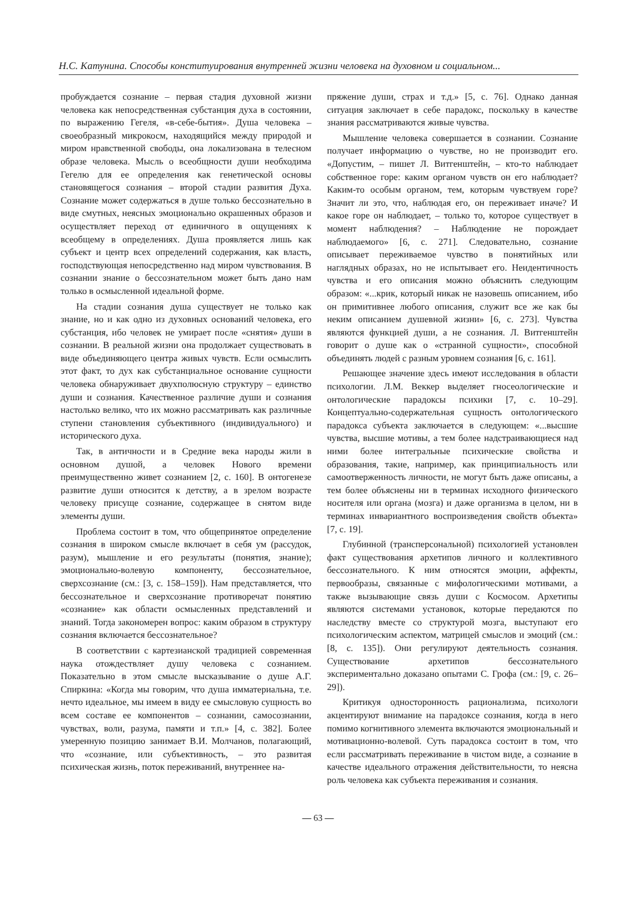Н.С. Катунина. Способы конституирования внутренней жизни человека на духовном и социальном...
пробуждается сознание – первая стадия духовной жизни человека как непосредственная субстанция духа в состоянии, по выражению Гегеля, «в-себе-бытия». Душа человека – своеобразный микрокосм, находящийся между природой и миром нравственной свободы, она локализована в телесном образе человека. Мысль о всеобщности души необходима Гегелю для ее определения как генетической основы становящегося сознания – второй стадии развития Духа. Сознание может содержаться в душе только бессознательно в виде смутных, неясных эмоционально окрашенных образов и осуществляет переход от единичного в ощущениях к всеобщему в определениях. Душа проявляется лишь как субъект и центр всех определений содержания, как власть, господствующая непосредственно над миром чувствования. В сознании знание о бессознательном может быть дано нам только в осмысленной идеальной форме.
На стадии сознания душа существует не только как знание, но и как одно из духовных оснований человека, его субстанция, ибо человек не умирает после «снятия» души в сознании. В реальной жизни она продолжает существовать в виде объединяющего центра живых чувств. Если осмыслить этот факт, то дух как субстанциальное основание сущности человека обнаруживает двухполюсную структуру – единство души и сознания. Качественное различие души и сознания настолько велико, что их можно рассматривать как различные ступени становления субъективного (индивидуального) и исторического духа.
Так, в античности и в Средние века народы жили в основном душой, а человек Нового времени преимущественно живет сознанием [2, с. 160]. В онтогенезе развитие души относится к детству, а в зрелом возрасте человеку присуще сознание, содержащее в снятом виде элементы души.
Проблема состоит в том, что общепринятое определение сознания в широком смысле включает в себя ум (рассудок, разум), мышление и его результаты (понятия, знание); эмоционально-волевую компоненту, бессознательное, сверхсознание (см.: [3, с. 158–159]). Нам представляется, что бессознательное и сверхсознание противоречат понятию «сознание» как области осмысленных представлений и знаний. Тогда закономерен вопрос: каким образом в структуру сознания включается бессознательное?
В соответствии с картезианской традицией современная наука отождествляет душу человека с сознанием. Показательно в этом смысле высказывание о душе А.Г. Спиркина: «Когда мы говорим, что душа имматериальна, т.е. нечто идеальное, мы имеем в виду ее смысловую сущность во всем составе ее компонентов – сознании, самосознании, чувствах, воли, разума, памяти и т.п.» [4, с. 382]. Более умеренную позицию занимает В.И. Молчанов, полагающий, что «сознание, или субъективность, – это развитая психическая жизнь, поток переживаний, внутреннее на-
пряжение души, страх и т.д.» [5, с. 76]. Однако данная ситуация заключает в себе парадокс, поскольку в качестве знания рассматриваются живые чувства.
Мышление человека совершается в сознании. Сознание получает информацию о чувстве, но не производит его. «Допустим, – пишет Л. Витгенштейн, – кто-то наблюдает собственное горе: каким органом чувств он его наблюдает? Каким-то особым органом, тем, которым чувствуем горе? Значит ли это, что, наблюдая его, он переживает иначе? И какое горе он наблюдает, – только то, которое существует в момент наблюдения? – Наблюдение не порождает наблюдаемого» [6, с. 271]. Следовательно, сознание описывает переживаемое чувство в понятийных или наглядных образах, но не испытывает его. Неидентичность чувства и его описания можно объяснить следующим образом: «...крик, который никак не назовешь описанием, ибо он примитивнее любого описания, служит все же как бы неким описанием душевной жизни» [6, с. 273]. Чувства являются функцией души, а не сознания. Л. Витгенштейн говорит о душе как о «странной сущности», способной объединять людей с разным уровнем сознания [6, с. 161].
Решающее значение здесь имеют исследования в области психологии. Л.М. Веккер выделяет гносеологические и онтологические парадоксы психики [7, с. 10–29]. Концептуально-содержательная сущность онтологического парадокса субъекта заключается в следующем: «...высшие чувства, высшие мотивы, а тем более надстраивающиеся над ними более интегральные психические свойства и образования, такие, например, как принципиальность или самоотверженность личности, не могут быть даже описаны, а тем более объяснены ни в терминах исходного физического носителя или органа (мозга) и даже организма в целом, ни в терминах инвариантного воспроизведения свойств объекта» [7, с. 19].
Глубинной (трансперсональной) психологией установлен факт существования архетипов личного и коллективного бессознательного. К ним относятся эмоции, аффекты, первообразы, связанные с мифологическими мотивами, а также вызывающие связь души с Космосом. Архетипы являются системами установок, которые передаются по наследству вместе со структурой мозга, выступают его психологическим аспектом, матрицей смыслов и эмоций (см.: [8, с. 135]). Они регулируют деятельность сознания. Существование архетипов бессознательного экспериментально доказано опытами С. Грофа (см.: [9, с. 26–29]).
Критикуя односторонность рационализма, психологи акцентируют внимание на парадоксе сознания, когда в него помимо когнитивного элемента включаются эмоциональный и мотивационно-волевой. Суть парадокса состоит в том, что если рассматривать переживание в чистом виде, а сознание в качестве идеального отражения действительности, то неясна роль человека как субъекта переживания и сознания.
— 63 —